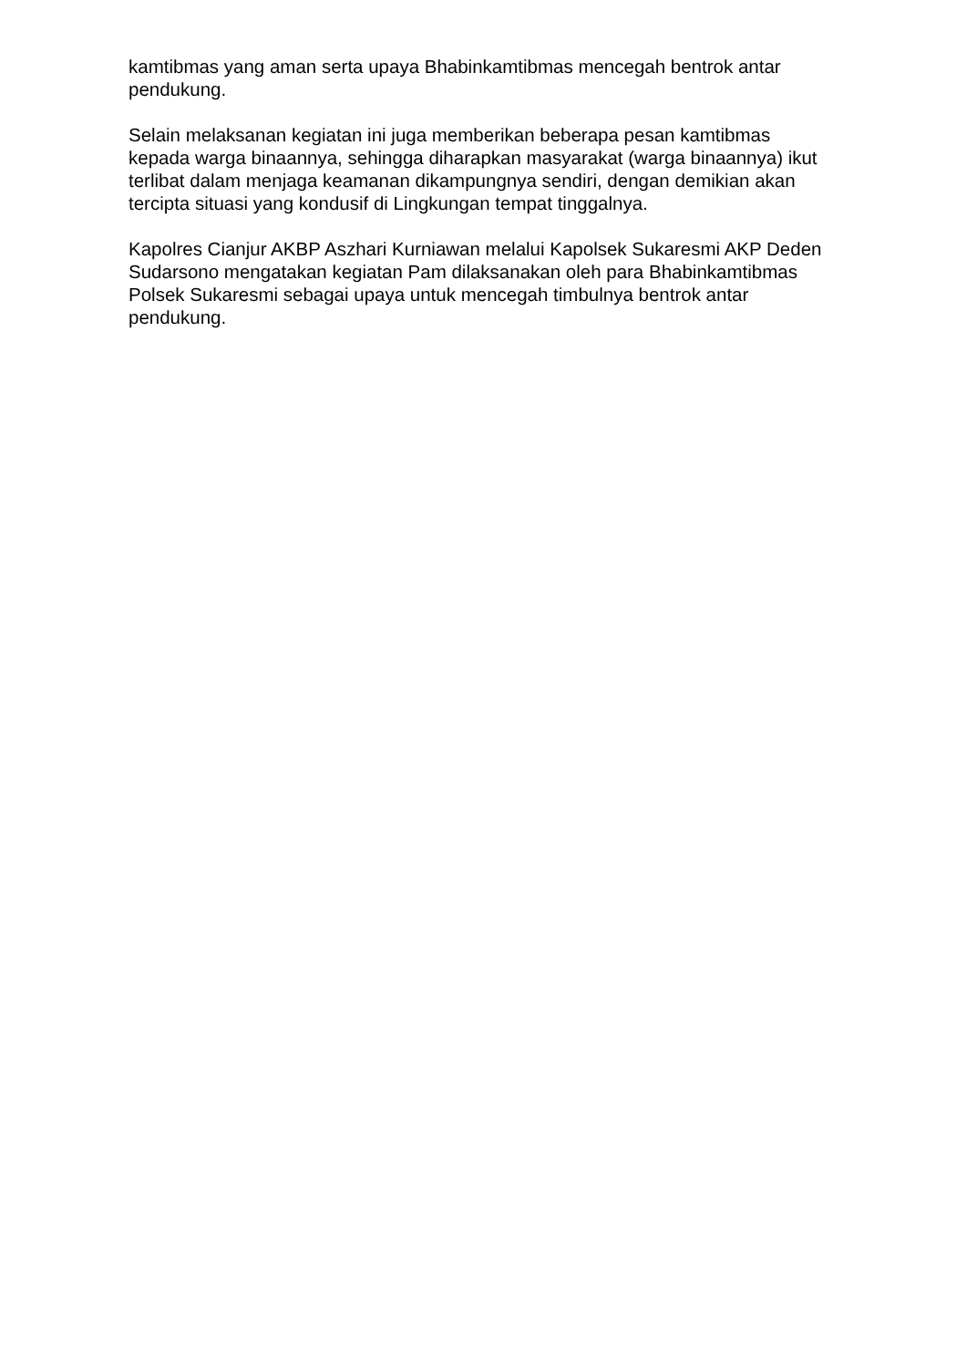kamtibmas yang aman serta upaya Bhabinkamtibmas mencegah bentrok antar pendukung.
Selain melaksanan kegiatan ini juga memberikan beberapa pesan kamtibmas kepada warga binaannya, sehingga diharapkan masyarakat (warga binaannya) ikut terlibat dalam menjaga keamanan dikampungnya sendiri, dengan demikian akan tercipta situasi yang kondusif di Lingkungan tempat tinggalnya.
Kapolres Cianjur AKBP Aszhari Kurniawan melalui Kapolsek Sukaresmi AKP Deden Sudarsono mengatakan kegiatan Pam dilaksanakan oleh para Bhabinkamtibmas Polsek Sukaresmi sebagai upaya untuk mencegah timbulnya bentrok antar pendukung.